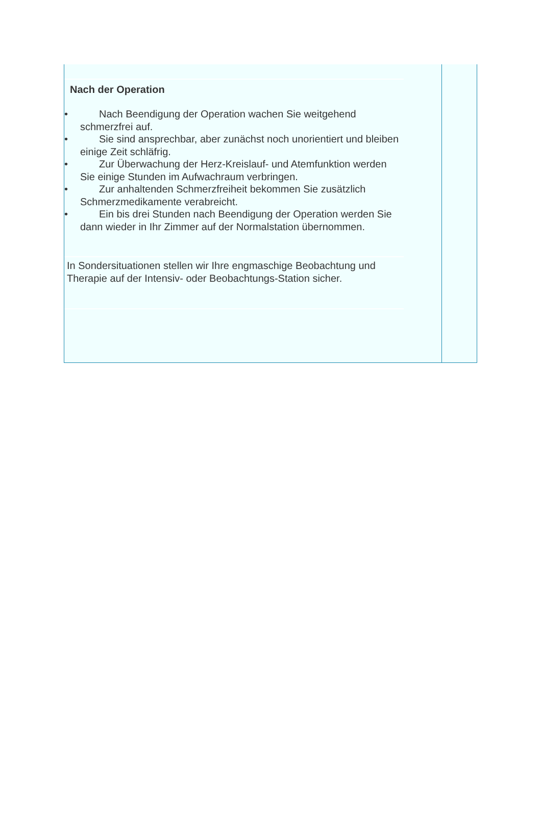Nach der Operation
• Nach Beendigung der Operation wachen Sie weitgehend schmerzfrei auf.
• Sie sind ansprechbar, aber zunächst noch unorientiert und bleiben einige Zeit schläfrig.
• Zur Überwachung der Herz-Kreislauf- und Atemfunktion werden Sie einige Stunden im Aufwachraum verbringen.
• Zur anhaltenden Schmerzfreiheit bekommen Sie zusätzlich Schmerzmedikamente verabreicht.
• Ein bis drei Stunden nach Beendigung der Operation werden Sie dann wieder in Ihr Zimmer auf der Normalstation übernommen.
In Sondersituationen stellen wir Ihre engmaschige Beobachtung und Therapie auf der Intensiv- oder Beobachtungs-Station sicher.